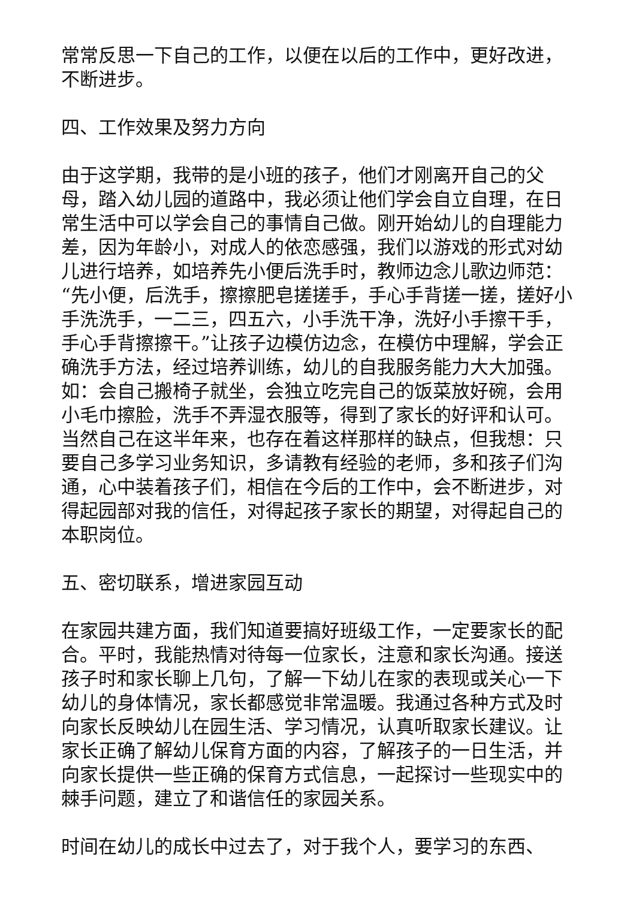常常反思一下自己的工作，以便在以后的工作中，更好改进，不断进步。
四、工作效果及努力方向
由于这学期，我带的是小班的孩子，他们才刚离开自己的父母，踏入幼儿园的道路中，我必须让他们学会自立自理，在日常生活中可以学会自己的事情自己做。刚开始幼儿的自理能力差，因为年龄小，对成人的依恋感强，我们以游戏的形式对幼儿进行培养，如培养先小便后洗手时，教师边念儿歌边师范：“先小便，后洗手，擦擦肥皂搓搓手，手心手背搓一搓，搓好小手洗洗手，一二三，四五六，小手洗干净，洗好小手擦干手，手心手背擦擦干。”让孩子边模仿边念，在模仿中理解，学会正确洗手方法，经过培养训练，幼儿的自我服务能力大大加强。如：会自己搬椅子就坐，会独立吃完自己的饭菜放好碗，会用小毛巾擦脸，洗手不弄湿衣服等，得到了家长的好评和认可。当然自己在这半年来，也存在着这样那样的缺点，但我想：只要自己多学习业务知识，多请教有经验的老师，多和孩子们沟通，心中装着孩子们，相信在今后的工作中，会不断进步，对得起园部对我的信任，对得起孩子家长的期望，对得起自己的本职岗位。
五、密切联系，增进家园互动
在家园共建方面，我们知道要搞好班级工作，一定要家长的配合。平时，我能热情对待每一位家长，注意和家长沟通。接送孩子时和家长聊上几句，了解一下幼儿在家的表现或关心一下幼儿的身体情况，家长都感觉非常温暖。我通过各种方式及时向家长反映幼儿在园生活、学习情况，认真听取家长建议。让家长正确了解幼儿保育方面的内容，了解孩子的一日生活，并向家长提供一些正确的保育方式信息，一起探讨一些现实中的棘手问题，建立了和谐信任的家园关系。
时间在幼儿的成长中过去了，对于我个人，要学习的东西、